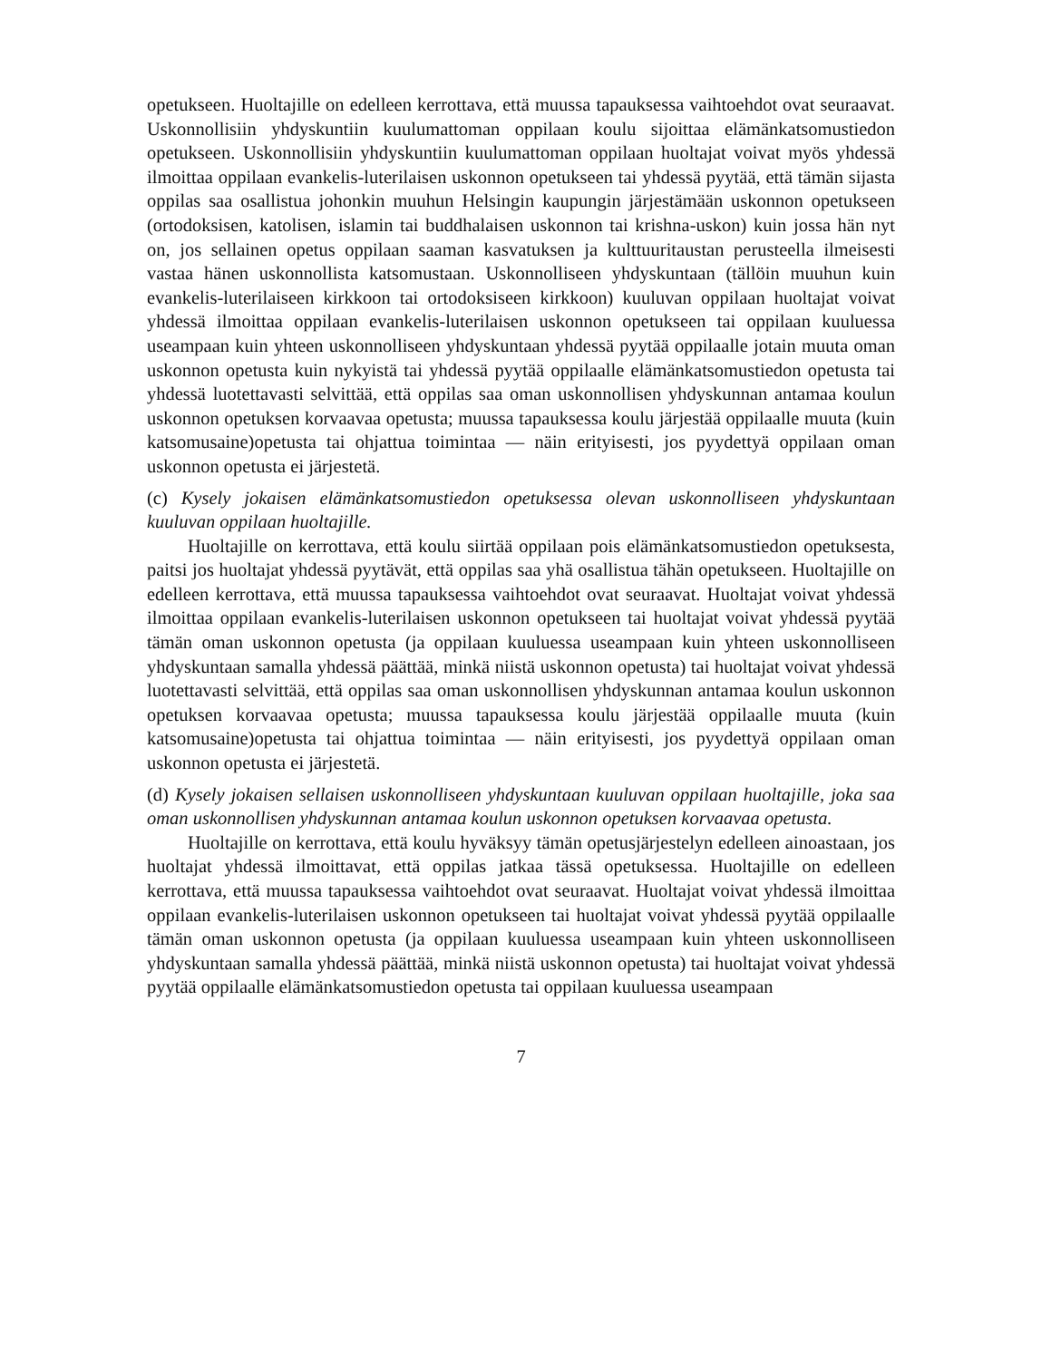opetukseen. Huoltajille on edelleen kerrottava, että muussa tapauksessa vaihtoehdot ovat seuraavat. Uskonnollisiin yhdyskuntiin kuulumattoman oppilaan koulu sijoittaa elämänkatsomustiedon opetukseen. Uskonnollisiin yhdyskuntiin kuulumattoman oppilaan huoltajat voivat myös yhdessä ilmoittaa oppilaan evankelis-luterilaisen uskonnon opetukseen tai yhdessä pyytää, että tämän sijasta oppilas saa osallistua johonkin muuhun Helsingin kaupungin järjestämään uskonnon opetukseen (ortodoksisen, katolisen, islamin tai buddhalaisen uskonnon tai krishna-uskon) kuin jossa hän nyt on, jos sellainen opetus oppilaan saaman kasvatuksen ja kulttuuritaustan perusteella ilmeisesti vastaa hänen uskonnollista katsomustaan. Uskonnolliseen yhdyskuntaan (tällöin muuhun kuin evankelis-luterilaiseen kirkkoon tai ortodoksiseen kirkkoon) kuuluvan oppilaan huoltajat voivat yhdessä ilmoittaa oppilaan evankelis-luterilaisen uskonnon opetukseen tai oppilaan kuuluessa useampaan kuin yhteen uskonnolliseen yhdyskuntaan yhdessä pyytää oppilaalle jotain muuta oman uskonnon opetusta kuin nykyistä tai yhdessä pyytää oppilaalle elämänkatsomustiedon opetusta tai yhdessä luotettavasti selvittää, että oppilas saa oman uskonnollisen yhdyskunnan antamaa koulun uskonnon opetuksen korvaavaa opetusta; muussa tapauksessa koulu järjestää oppilaalle muuta (kuin katsomusaine)opetusta tai ohjattua toimintaa — näin erityisesti, jos pyydettyä oppilaan oman uskonnon opetusta ei järjestetä.
(c) Kysely jokaisen elämänkatsomustiedon opetuksessa olevan uskonnolliseen yhdyskuntaan kuuluvan oppilaan huoltajille.
Huoltajille on kerrottava, että koulu siirtää oppilaan pois elämänkatsomustiedon opetuksesta, paitsi jos huoltajat yhdessä pyytävät, että oppilas saa yhä osallistua tähän opetukseen. Huoltajille on edelleen kerrottava, että muussa tapauksessa vaihtoehdot ovat seuraavat. Huoltajat voivat yhdessä ilmoittaa oppilaan evankelis-luterilaisen uskonnon opetukseen tai huoltajat voivat yhdessä pyytää tämän oman uskonnon opetusta (ja oppilaan kuuluessa useampaan kuin yhteen uskonnolliseen yhdyskuntaan samalla yhdessä päättää, minkä niistä uskonnon opetusta) tai huoltajat voivat yhdessä luotettavasti selvittää, että oppilas saa oman uskonnollisen yhdyskunnan antamaa koulun uskonnon opetuksen korvaavaa opetusta; muussa tapauksessa koulu järjestää oppilaalle muuta (kuin katsomusaine)opetusta tai ohjattua toimintaa — näin erityisesti, jos pyydettyä oppilaan oman uskonnon opetusta ei järjestetä.
(d) Kysely jokaisen sellaisen uskonnolliseen yhdyskuntaan kuuluvan oppilaan huoltajille, joka saa oman uskonnollisen yhdyskunnan antamaa koulun uskonnon opetuksen korvaavaa opetusta.
Huoltajille on kerrottava, että koulu hyväksyy tämän opetusjärjestelyn edelleen ainoastaan, jos huoltajat yhdessä ilmoittavat, että oppilas jatkaa tässä opetuksessa. Huoltajille on edelleen kerrottava, että muussa tapauksessa vaihtoehdot ovat seuraavat. Huoltajat voivat yhdessä ilmoittaa oppilaan evankelis-luterilaisen uskonnon opetukseen tai huoltajat voivat yhdessä pyytää oppilaalle tämän oman uskonnon opetusta (ja oppilaan kuuluessa useampaan kuin yhteen uskonnolliseen yhdyskuntaan samalla yhdessä päättää, minkä niistä uskonnon opetusta) tai huoltajat voivat yhdessä pyytää oppilaalle elämänkatsomustiedon opetusta tai oppilaan kuuluessa useampaan
7